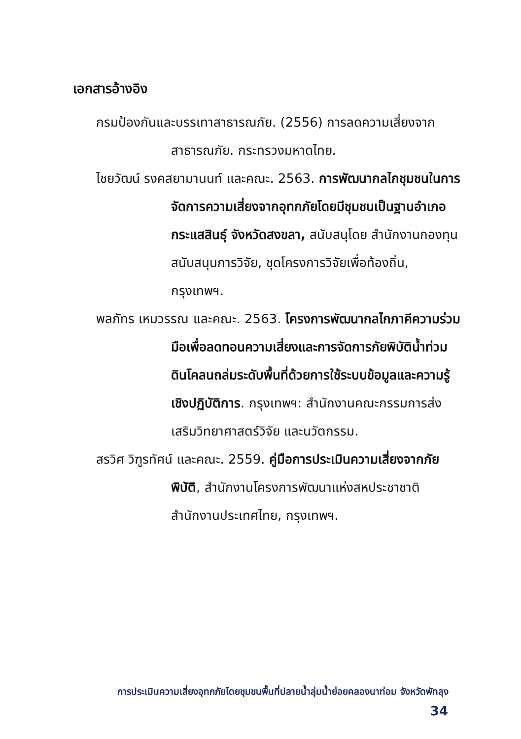เอกสารอ้างอิง
กรมป้องกันและบรรเทาสาธารณภัย. (2556) การลดความเสี่ยงจากสาธารณภัย. กระทรวงมหาดไทย.
ไชยวัฒน์ รงคสยามานนท์ และคณะ. 2563. การพัฒนากลไกชุมชนในการจัดการความเสี่ยงจากอุทกภัยโดยมีชุมชนเป็นฐานอำเภอกระแสสินธุ์ จังหวัดสงขลา, สนับสนุโดย สำนักงานกองทุนสนับสนุนการวิจัย, ชุดโครงการวิจัยเพื่อท้องถิ่น, กรุงเทพฯ.
พลภัทร เหมวรรณ และคณะ. 2563. โครงการพัฒนากลไกภาคีความร่วมมือเพื่อลดทอนความเสี่ยงและการจัดการภัยพิบัติน้ำท่วมดินโคลนถล่มระดับพื้นที่ด้วยการใช้ระบบข้อมูลและความรู้เชิงปฏิบัติการ. กรุงเทพฯ: สำนักงานคณะกรรมการส่งเสริมวิทยาศาสตร์วิจัย และนวัตกรรม.
สรวิศ วิฑูรทัศน์ และคณะ. 2559. คู่มือการประเมินความเสี่ยงจากภัยพิบัติ, สำนักงานโครงการพัฒนาแห่งสหประชาชาติ สำนักงานประเทศไทย, กรุงเทพฯ.
การประเมินความเสี่ยงอุทกภัยโดยชุมชนพื้นที่ปลายน้ำลุ่มน้ำย่อยคลองนาท่อม จังหวัดพัทลุง
34